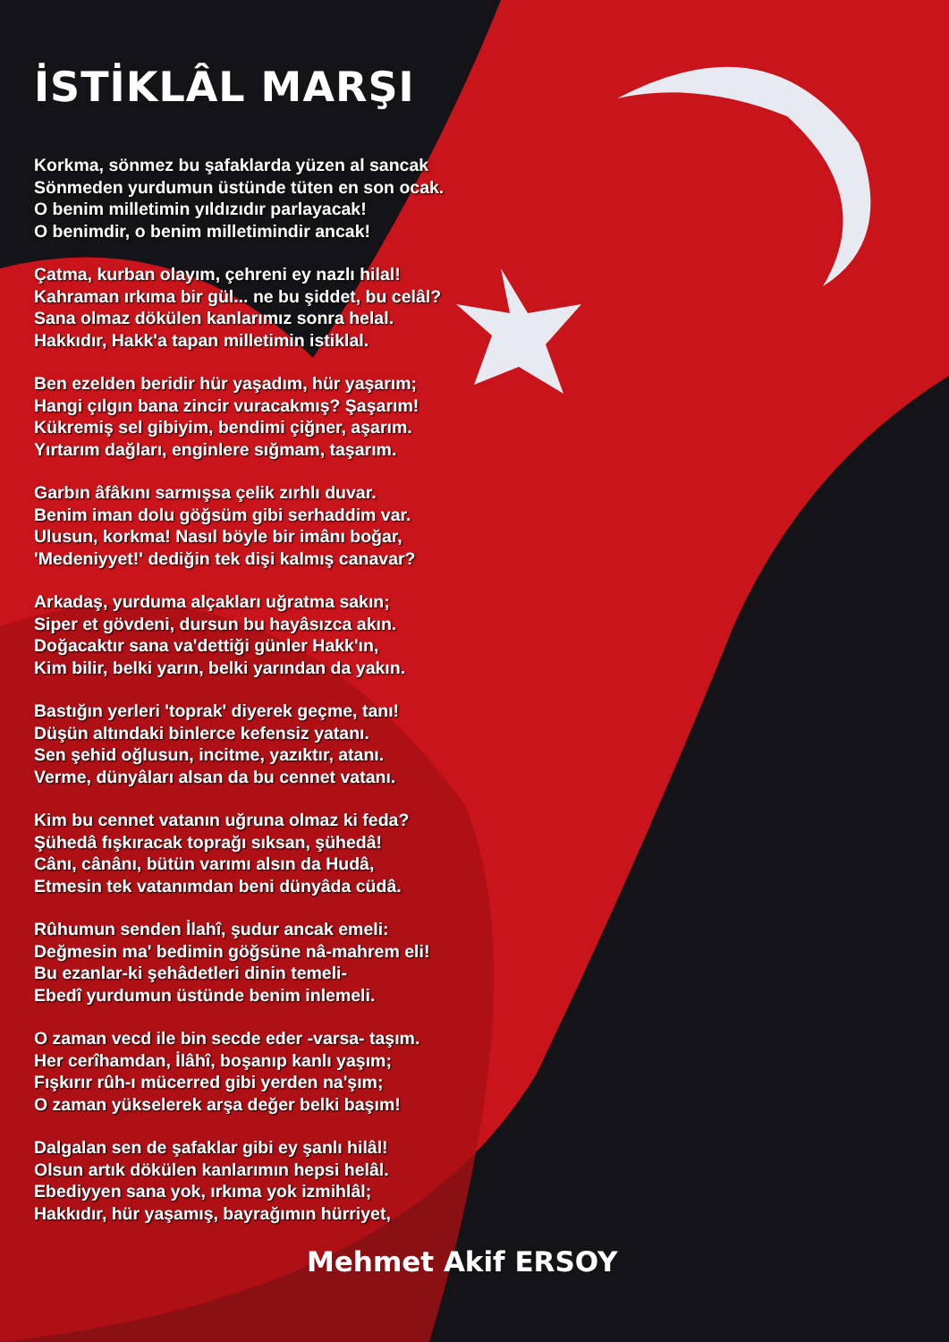İSTİKLÂL MARŞI
Korkma, sönmez bu şafaklarda yüzen al sancak
Sönmeden yurdumun üstünde tüten en son ocak.
O benim milletimin yıldızıdır parlayacak!
O benimdir, o benim milletimindir ancak!
Çatma, kurban olayım, çehreni ey nazlı hilal!
Kahraman ırkıma bir gül... ne bu şiddet, bu celâl?
Sana olmaz dökülen kanlarımız sonra helal.
Hakkıdır, Hakk'a tapan milletimin istiklal.
Ben ezelden beridir hür yaşadım, hür yaşarım;
Hangi çılgın bana zincir vuracakmış? Şaşarım!
Kükremiş sel gibiyim, bendimi çiğner, aşarım.
Yırtarım dağları, enginlere sığmam, taşarım.
Garbın âfâkını sarmışsa çelik zırhlı duvar.
Benim iman dolu göğsüm gibi serhaddim var.
Ulusun, korkma! Nasıl böyle bir imânı boğar,
'Medeniyyet!' dediğin tek dişi kalmış canavar?
Arkadaş, yurduma alçakları uğratma sakın;
Siper et gövdeni, dursun bu hayâsızca akın.
Doğacaktır sana va'dettiği günler Hakk'ın,
Kim bilir, belki yarın, belki yarından da yakın.
Bastığın yerleri 'toprak' diyerek geçme, tanı!
Düşün altındaki binlerce kefensiz yatanı.
Sen şehid oğlusun, incitme, yazıktır, atanı.
Verme, dünyâları alsan da bu cennet vatanı.
Kim bu cennet vatanın uğruna olmaz ki feda?
Şühedâ fışkıracak toprağı sıksan, şühedâ!
Cânı, cânânı, bütün varımı alsın da Hudâ,
Etmesin tek vatanımdan beni dünyâda cüdâ.
Rûhumun senden İlahî, şudur ancak emeli:
Değmesin ma' bedimin göğsüne nâ-mahrem eli!
Bu ezanlar-ki şehâdetleri dinin temeli-
Ebedî yurdumun üstünde benim inlemeli.
O zaman vecd ile bin secde eder -varsa- taşım.
Her cerîhamdan, İlâhî, boşanıp kanlı yaşım;
Fışkırır rûh-ı mücerred gibi yerden na'şım;
O zaman yükselerek arşa değer belki başım!
Dalgalan sen de şafaklar gibi ey şanlı hilâl!
Olsun artık dökülen kanlarımın hepsi helâl.
Ebediyyen sana yok, ırkıma yok izmihlâl;
Hakkıdır, hür yaşamış, bayrağımın hürriyet,
Mehmet Akif ERSOY